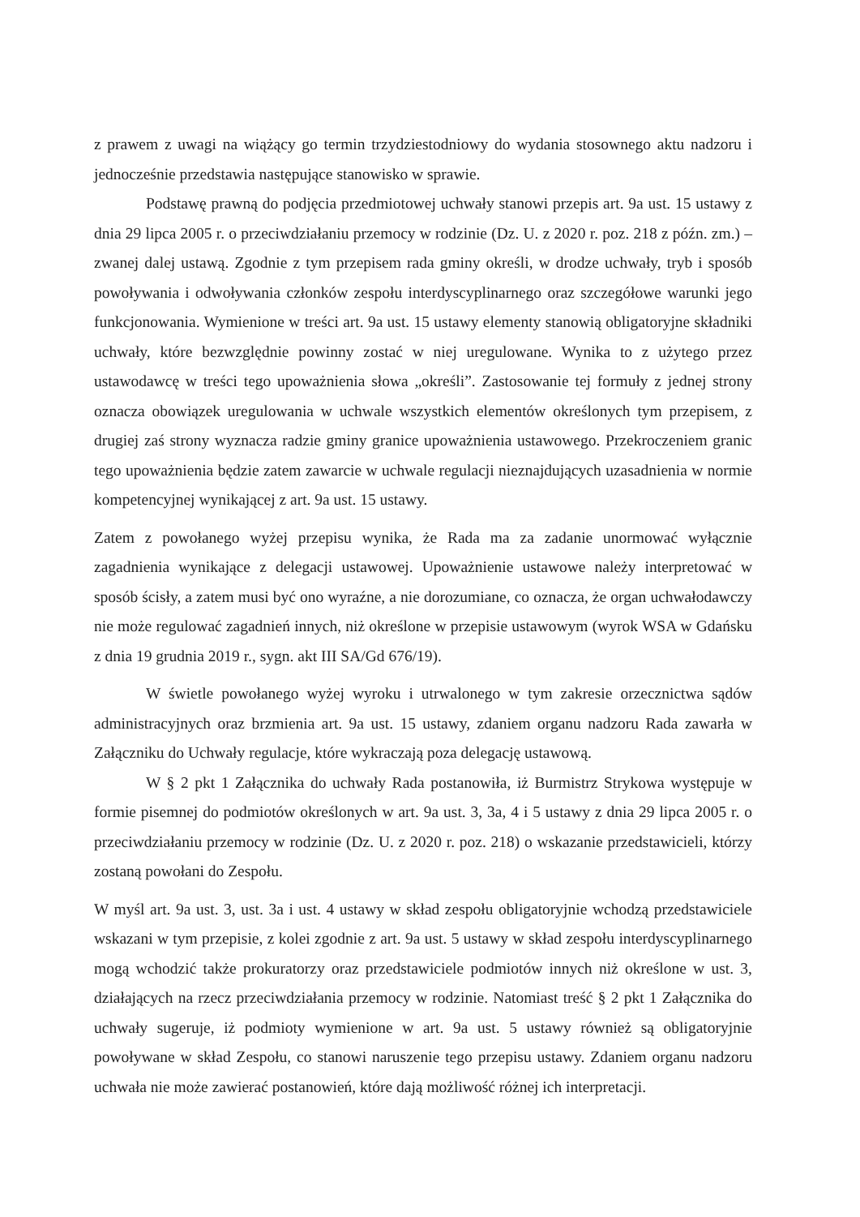z prawem z uwagi na wiążący go termin trzydziestodniowy do wydania stosownego aktu nadzoru i jednocześnie przedstawia następujące stanowisko w sprawie.
Podstawę prawną do podjęcia przedmiotowej uchwały stanowi przepis art. 9a ust. 15 ustawy z dnia 29 lipca 2005 r. o przeciwdziałaniu przemocy w rodzinie (Dz. U. z 2020 r. poz. 218 z późn. zm.) – zwanej dalej ustawą. Zgodnie z tym przepisem rada gminy określi, w drodze uchwały, tryb i sposób powoływania i odwoływania członków zespołu interdyscyplinarnego oraz szczegółowe warunki jego funkcjonowania. Wymienione w treści art. 9a ust. 15 ustawy elementy stanowią obligatoryjne składniki uchwały, które bezwzględnie powinny zostać w niej uregulowane. Wynika to z użytego przez ustawodawcę w treści tego upoważnienia słowa „określi”. Zastosowanie tej formuły z jednej strony oznacza obowiązek uregulowania w uchwale wszystkich elementów określonych tym przepisem, z drugiej zaś strony wyznacza radzie gminy granice upoważnienia ustawowego. Przekroczeniem granic tego upoważnienia będzie zatem zawarcie w uchwale regulacji nieznajdujących uzasadnienia w normie kompetencyjnej wynikającej z art. 9a ust. 15 ustawy.
Zatem z powołanego wyżej przepisu wynika, że Rada ma za zadanie unormować wyłącznie zagadnienia wynikające z delegacji ustawowej. Upoważnienie ustawowe należy interpretować w sposób ścisły, a zatem musi być ono wyraźne, a nie dorozumiane, co oznacza, że organ uchwałodawczy nie może regulować zagadnień innych, niż określone w przepisie ustawowym (wyrok WSA w Gdańsku z dnia 19 grudnia 2019 r., sygn. akt III SA/Gd 676/19).
W świetle powołanego wyżej wyroku i utrwalonego w tym zakresie orzecznictwa sądów administracyjnych oraz brzmienia art. 9a ust. 15 ustawy, zdaniem organu nadzoru Rada zawarła w Załączniku do Uchwały regulacje, które wykraczają poza delegację ustawową.
W § 2 pkt 1 Załącznika do uchwały Rada postanowiła, iż Burmistrz Strykowa występuje w formie pisemnej do podmiotów określonych w art. 9a ust. 3, 3a, 4 i 5 ustawy z dnia 29 lipca 2005 r. o przeciwdziałaniu przemocy w rodzinie (Dz. U. z 2020 r. poz. 218) o wskazanie przedstawicieli, którzy zostaną powołani do Zespołu.
W myśl art. 9a ust. 3, ust. 3a i ust. 4 ustawy w skład zespołu obligatoryjnie wchodzą przedstawiciele wskazani w tym przepisie, z kolei zgodnie z art. 9a ust. 5 ustawy w skład zespołu interdyscyplinarnego mogą wchodzić także prokuratorzy oraz przedstawiciele podmiotów innych niż określone w ust. 3, działających na rzecz przeciwdziałania przemocy w rodzinie. Natomiast treść § 2 pkt 1 Załącznika do uchwały sugeruje, iż podmioty wymienione w art. 9a ust. 5 ustawy również są obligatoryjnie powoływane w skład Zespołu, co stanowi naruszenie tego przepisu ustawy. Zdaniem organu nadzoru uchwała nie może zawierać postanowień, które dają możliwość różnej ich interpretacji.